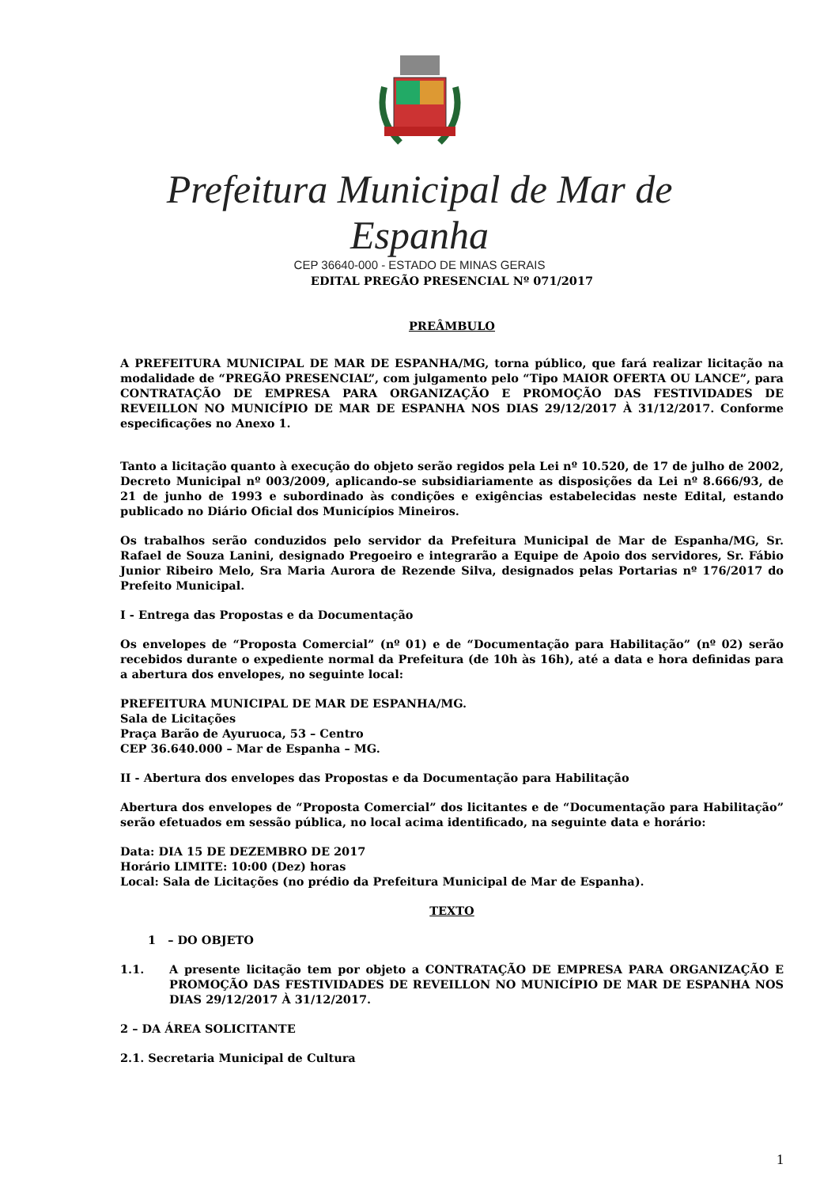Prefeitura Municipal de Mar de Espanha
CEP 36640-000 - ESTADO DE MINAS GERAIS
EDITAL PREGÃO PRESENCIAL Nº 071/2017
PREÂMBULO
A PREFEITURA MUNICIPAL DE MAR DE ESPANHA/MG, torna público, que fará realizar licitação na modalidade de “PREGÃO PRESENCIAL”, com julgamento pelo “Tipo MAIOR OFERTA OU LANCE”, para CONTRATAÇÃO DE EMPRESA PARA ORGANIZAÇÃO E PROMOÇÃO DAS FESTIVIDADES DE REVEILLON NO MUNICÍPIO DE MAR DE ESPANHA NOS DIAS 29/12/2017 À 31/12/2017. Conforme especificações no Anexo 1.
Tanto a licitação quanto à execução do objeto serão regidos pela Lei nº 10.520, de 17 de julho de 2002, Decreto Municipal nº 003/2009, aplicando-se subsidiariamente as disposições da Lei nº 8.666/93, de 21 de junho de 1993 e subordinado às condições e exigências estabelecidas neste Edital, estando publicado no Diário Oficial dos Municípios Mineiros.
Os trabalhos serão conduzidos pelo servidor da Prefeitura Municipal de Mar de Espanha/MG, Sr. Rafael de Souza Lanini, designado Pregoeiro e integrarão a Equipe de Apoio dos servidores, Sr. Fábio Junior Ribeiro Melo, Sra Maria Aurora de Rezende Silva, designados pelas Portarias nº 176/2017 do Prefeito Municipal.
I - Entrega das Propostas e da Documentação
Os envelopes de “Proposta Comercial” (nº 01) e de “Documentação para Habilitação” (nº 02) serão recebidos durante o expediente normal da Prefeitura (de 10h às 16h), até a data e hora definidas para a abertura dos envelopes, no seguinte local:
PREFEITURA MUNICIPAL DE MAR DE ESPANHA/MG.
Sala de Licitações
Praça Barão de Ayuruoca, 53 – Centro
CEP 36.640.000 – Mar de Espanha – MG.
II - Abertura dos envelopes das Propostas e da Documentação para Habilitação
Abertura dos envelopes de “Proposta Comercial” dos licitantes e de “Documentação para Habilitação” serão efetuados em sessão pública, no local acima identificado, na seguinte data e horário:
Data: DIA 15 DE DEZEMBRO DE 2017
Horário LIMITE: 10:00 (Dez) horas
Local: Sala de Licitações (no prédio da Prefeitura Municipal de Mar de Espanha).
TEXTO
1 – DO OBJETO
1.1. A presente licitação tem por objeto a CONTRATAÇÃO DE EMPRESA PARA ORGANIZAÇÃO E PROMOÇÃO DAS FESTIVIDADES DE REVEILLON NO MUNICÍPIO DE MAR DE ESPANHA NOS DIAS 29/12/2017 À 31/12/2017.
2 – DA ÁREA SOLICITANTE
2.1. Secretaria Municipal de Cultura
1